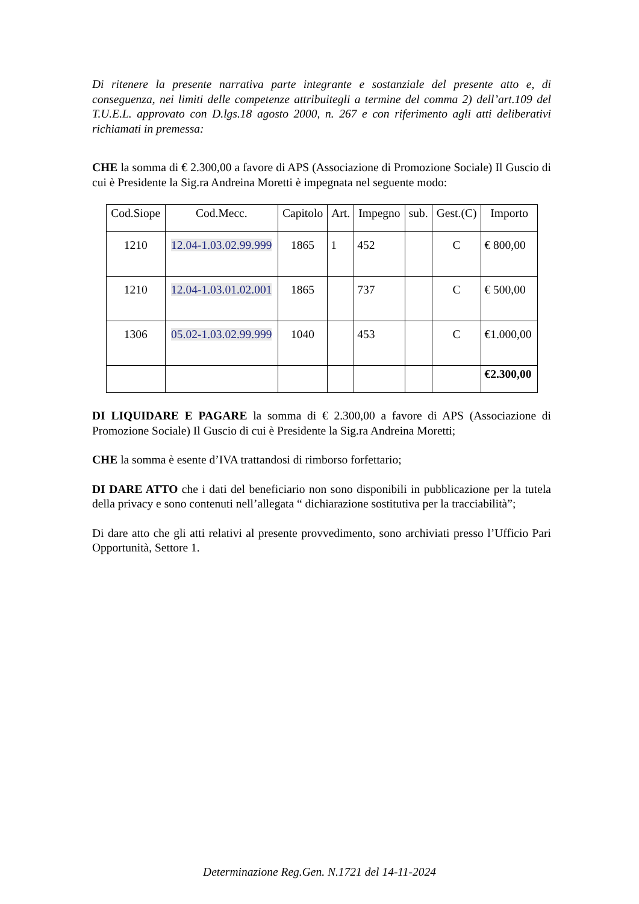Di ritenere la presente narrativa parte integrante e sostanziale del presente atto e, di conseguenza, nei limiti delle competenze attribuitegli a termine del comma 2) dell’art.109 del T.U.E.L. approvato con D.lgs.18 agosto 2000, n. 267 e con riferimento agli atti deliberativi richiamati in premessa:
CHE la somma di € 2.300,00 a favore di APS (Associazione di Promozione Sociale) Il Guscio di cui è Presidente la Sig.ra Andreina Moretti è impegnata nel seguente modo:
| Cod.Siope | Cod.Mecc. | Capitolo | Art. | Impegno | sub. | Gest.(C) | Importo |
| --- | --- | --- | --- | --- | --- | --- | --- |
| 1210 | 12.04-1.03.02.99.999 | 1865 | 1 | 452 | | C | € 800,00 |
| 1210 | 12.04-1.03.01.02.001 | 1865 | | 737 | | C | € 500,00 |
| 1306 | 05.02-1.03.02.99.999 | 1040 | | 453 | | C | €1.000,00 |
| | | | | | | | €2.300,00 |
DI LIQUIDARE E PAGARE la somma di € 2.300,00 a favore di APS (Associazione di Promozione Sociale) Il Guscio di cui è Presidente la Sig.ra Andreina Moretti;
CHE la somma è esente d’IVA trattandosi di rimborso forfettario;
DI DARE ATTO che i dati del beneficiario non sono disponibili in pubblicazione per la tutela della privacy e sono contenuti nell’allegata “ dichiarazione sostitutiva per la tracciabilità”;
Di dare atto che gli atti relativi al presente provvedimento, sono archiviati presso l’Ufficio Pari Opportunità, Settore 1.
Determinazione Reg.Gen. N.1721 del 14-11-2024